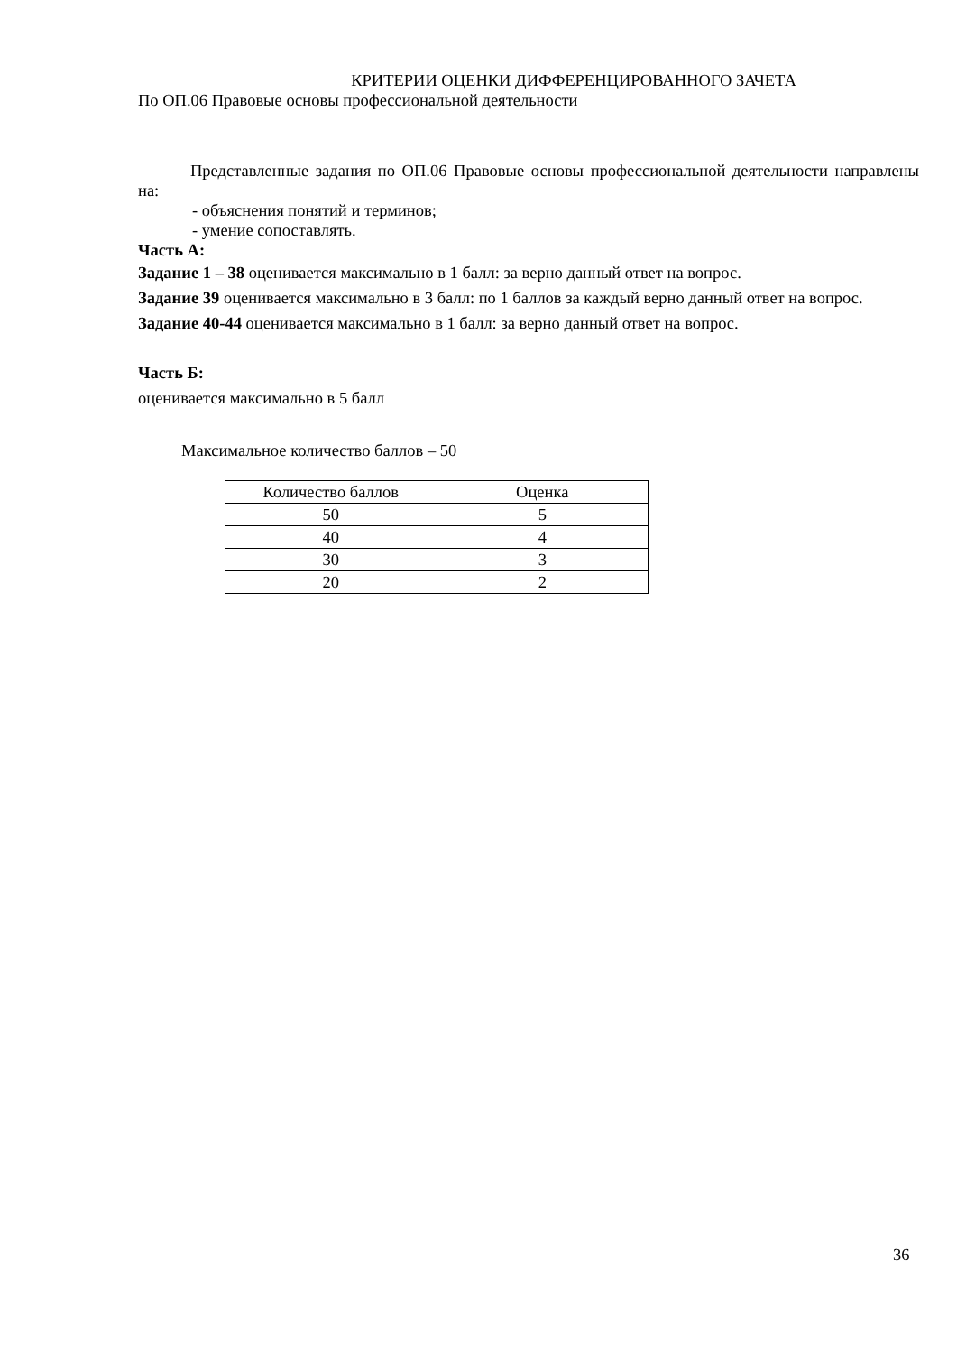КРИТЕРИИ ОЦЕНКИ ДИФФЕРЕНЦИРОВАННОГО ЗАЧЕТА
По ОП.06 Правовые основы профессиональной деятельности
Представленные задания по ОП.06 Правовые основы профессиональной деятельности направлены на:
- объяснения понятий и терминов;
- умение сопоставлять.
Часть А:
Задание 1 – 38 оценивается максимально в 1 балл: за верно данный ответ на вопрос.
Задание 39 оценивается максимально в 3 балл: по 1 баллов за каждый верно данный ответ на вопрос.
Задание 40-44 оценивается максимально в 1 балл: за верно данный ответ на вопрос.
Часть Б:
оценивается максимально в 5 балл
Максимальное количество баллов – 50
| Количество баллов | Оценка |
| 50 | 5 |
| 40 | 4 |
| 30 | 3 |
| 20 | 2 |
36